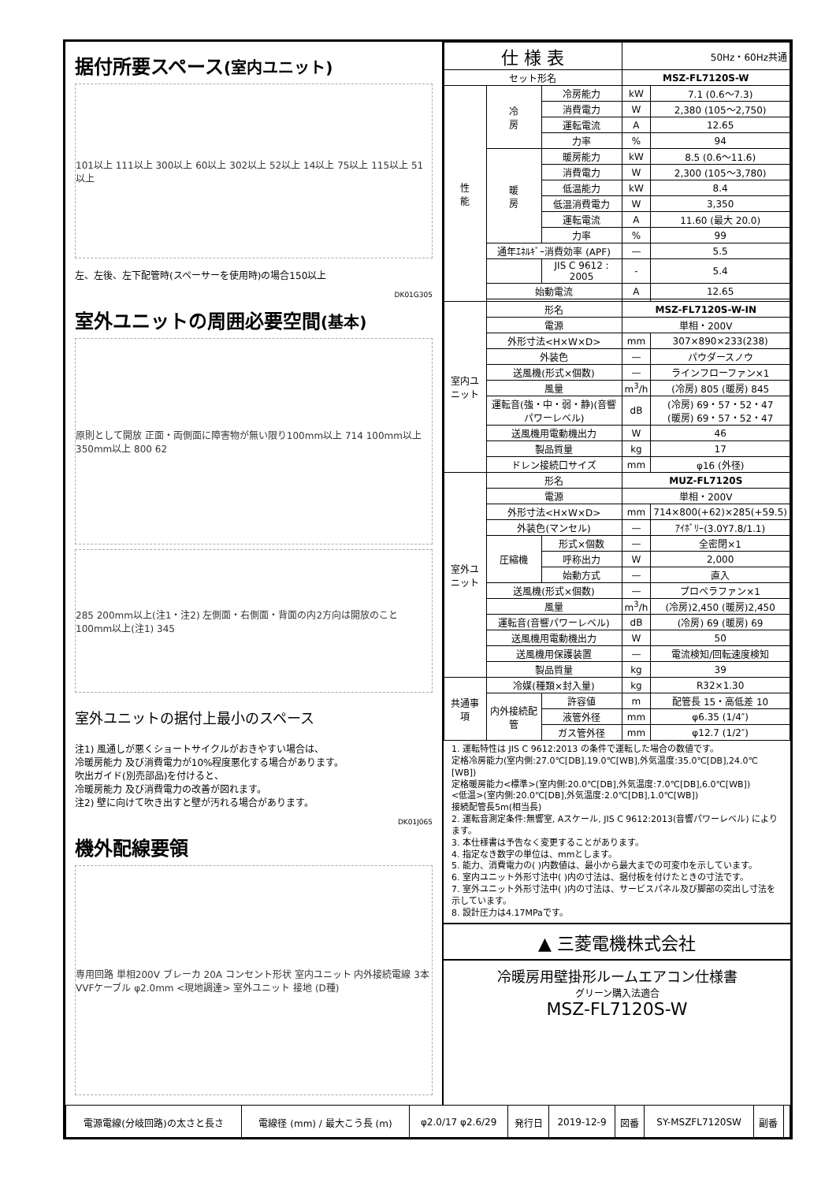据付所要スペース(室内ユニット)
101以上 111以上 300以上 60以上 302以上 52以上 14以上 75以上 115以上 51以上
左、左後、左下配管時(スペーサーを使用時)の場合150以上
DK01G305
室外ユニットの周囲必要空間(基本)
原則として開放 正面・両側面に障害物が無い限り100mm以上 714 100mm以上 350mm以上 800 62
285 200mm以上(注1・注2) 左側面・右側面・背面の内2方向は開放のこと 100mm以上(注1) 345
室外ユニットの据付上最小のスペース
注1) 風通しが悪くショートサイクルがおきやすい場合は、
冷暖房能力 及び消費電力が10%程度悪化する場合があります。
吹出ガイド(別売部品)を付けると、
冷暖房能力 及び消費電力の改善が図れます。
注2) 壁に向けて吹き出すと壁が汚れる場合があります。
DK01J065
機外配線要領
専用回路 単相200V ブレーカ 20A コンセント形状 室内ユニット 内外接続電線 3本 VVFケーブル φ2.0mm <現地調達> 室外ユニット 接地 (D種)
| 仕 様 表 | | | | 50Hz・60Hz共通 | |
| --- | --- | --- | --- | --- | --- |
| セット形名 | | | | MSZ-FL7120S-W | |
| 性 能 | 冷 房 | 冷房能力 | | kW | 7.1 (0.6〜7.3) |
| | | 消費電力 | | W | 2,380 (105〜2,750) |
| | | 運転電流 | | A | 12.65 |
| | | 力率 | | % | 94 |
| | 暖 房 | 暖房能力 | | kW | 8.5 (0.6〜11.6) |
| | | 消費電力 | | W | 2,300 (105〜3,780) |
| | | 低温能力 | | kW | 8.4 |
| | | 低温消費電力 | | W | 3,350 |
| | | 運転電流 | | A | 11.60 (最大 20.0) |
| | | 力率 | | % | 99 |
| | 通年ｴﾈﾙｷﾞｰ消費効率 (APF) | | | — | 5.5 |
| | | JIS C 9612 : 2005 | | - | 5.4 |
| | 始動電流 | | | A | 12.65 |
| 室内ユニット | 形名 | | | MSZ-FL7120S-W-IN | |
| | 電源 | | | 単相・200V | |
| | 外形寸法<H×W×D> | | | mm | 307×890×233(238) |
| | 外装色 | | | — | パウダースノウ |
| | 送風機(形式×個数) | | | — | ラインフローファン×1 |
| | 風量 | | | m<sup>3</sup>/h | (冷房) 805 (暖房) 845 |
| | 運転音(強・中・弱・静)(音響パワーレベル) | | | dB | (冷房) 69・57・52・47 (暖房) 69・57・52・47 |
| | 送風機用電動機出力 | | | W | 46 |
| | 製品質量 | | | kg | 17 |
| | ドレン接続口サイズ | | | mm | φ16 (外径) |
| 室外ユニット | 形名 | | | MUZ-FL7120S | |
| | 電源 | | | 単相・200V | |
| | 外形寸法<H×W×D> | | | mm | 714×800(+62)×285(+59.5) |
| | 外装色(マンセル) | | | — | ｱｲﾎﾞﾘｰ(3.0Y7.8/1.1) |
| | 圧縮機 | 形式×個数 | | — | 全密閉×1 |
| | | 呼称出力 | | W | 2,000 |
| | | 始動方式 | | — | 直入 |
| | 送風機(形式×個数) | | | — | プロペラファン×1 |
| | 風量 | | | m<sup>3</sup>/h | (冷房)2,450 (暖房)2,450 |
| | 運転音(音響パワーレベル) | | | dB | (冷房) 69 (暖房) 69 |
| | 送風機用電動機出力 | | | W | 50 |
| | 送風機用保護装置 | | | — | 電流検知/回転速度検知 |
| | 製品質量 | | | kg | 39 |
| 共通事項 | 冷媒(種類×封入量) | | | kg | R32×1.30 |
| | 内外接続配管 | | 許容値 | m | 配管長 15・高低差 10 |
| | | | 液管外径 | mm | φ6.35 (1/4″) |
| | | | ガス管外径 | mm | φ12.7 (1/2″) |
1. 運転特性は JIS C 9612:2013 の条件で運転した場合の数値です。
定格冷房能力(室内側:27.0℃[DB],19.0℃[WB],外気温度:35.0℃[DB],24.0℃[WB])
定格暖房能力<標準>(室内側:20.0℃[DB],外気温度:7.0℃[DB],6.0℃[WB])
<低温>(室内側:20.0℃[DB],外気温度:2.0℃[DB],1.0℃[WB])
接続配管長5m(相当長)
2. 運転音測定条件:無響室, Aスケール, JIS C 9612:2013(音響パワーレベル) によります。
3. 本仕様書は予告なく変更することがあります。
4. 指定なき数字の単位は、mmとします。
5. 能力、消費電力の( )内数値は、最小から最大までの可変巾を示しています。
6. 室内ユニット外形寸法中( )内の寸法は、据付板を付けたときの寸法です。
7. 室外ユニット外形寸法中( )内の寸法は、サービスパネル及び脚部の突出し寸法を示しています。
8. 設計圧力は4.17MPaです。
▲ 三菱電機株式会社
冷暖房用壁掛形ルームエアコン仕様書
グリーン購入法適合
MSZ-FL7120S-W
| 電源電線(分岐回路)の太さと長さ | 電線径 (mm) / 最大こう長 (m) | φ2.0/17 φ2.6/29 | 発行日 | 2019-12-9 | 図番 | SY-MSZFL7120SW | 副番 | |